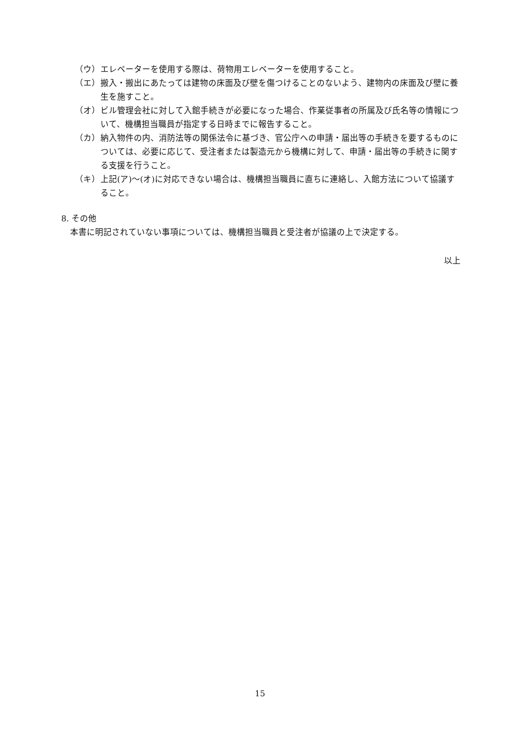（ウ） エレベーターを使用する際は、荷物用エレベーターを使用すること。
（エ） 搬入・搬出にあたっては建物の床面及び壁を傷つけることのないよう、建物内の床面及び壁に養生を施すこと。
（オ） ビル管理会社に対して入館手続きが必要になった場合、作業従事者の所属及び氏名等の情報について、機構担当職員が指定する日時までに報告すること。
（カ） 納入物件の内、消防法等の関係法令に基づき、官公庁への申請・届出等の手続きを要するものについては、必要に応じて、受注者または製造元から機構に対して、申請・届出等の手続きに関する支援を行うこと。
（キ） 上記(ア)～(オ)に対応できない場合は、機構担当職員に直ちに連絡し、入館方法について協議すること。
8. その他
本書に明記されていない事項については、機構担当職員と受注者が協議の上で決定する。
以上
15